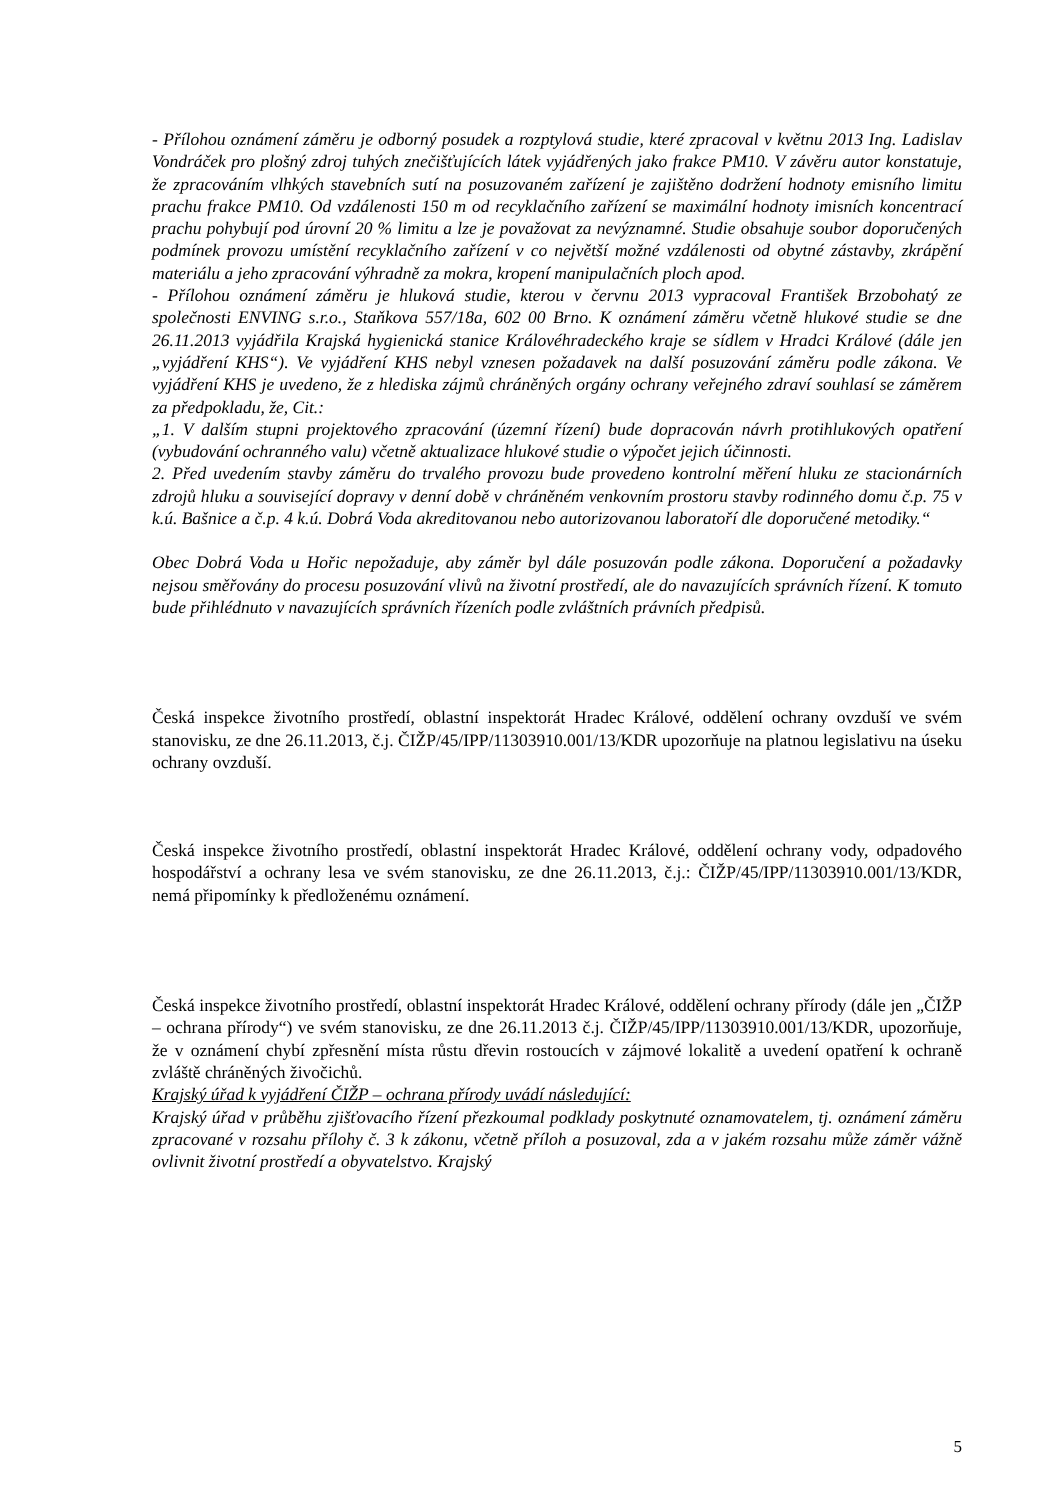- Přílohou oznámení záměru je odborný posudek a rozptylová studie, které zpracoval v květnu 2013 Ing. Ladislav Vondráček pro plošný zdroj tuhých znečišťujících látek vyjádřených jako frakce PM10. V závěru autor konstatuje, že zpracováním vlhkých stavebních sutí na posuzovaném zařízení je zajištěno dodržení hodnoty emisního limitu prachu frakce PM10. Od vzdálenosti 150 m od recyklačního zařízení se maximální hodnoty imisních koncentrací prachu pohybují pod úrovní 20 % limitu a lze je považovat za nevýznamné. Studie obsahuje soubor doporučených podmínek provozu umístění recyklačního zařízení v co největší možné vzdálenosti od obytné zástavby, zkrápění materiálu a jeho zpracování výhradně za mokra, kropení manipulačních ploch apod.
- Přílohou oznámení záměru je hluková studie, kterou v červnu 2013 vypracoval František Brzobohatý ze společnosti ENVING s.r.o., Staňkova 557/18a, 602 00 Brno. K oznámení záměru včetně hlukové studie se dne 26.11.2013 vyjádřila Krajská hygienická stanice Královéhradeckého kraje se sídlem v Hradci Králové (dále jen „vyjádření KHS“). Ve vyjádření KHS nebyl vznesen požadavek na další posuzování záměru podle zákona. Ve vyjádření KHS je uvedeno, že z hlediska zájmů chráněných orgány ochrany veřejného zdraví souhlasí se záměrem za předpokladu, že, Cit.:
„1. V dalším stupni projektového zpracování (územní řízení) bude dopracován návrh protihlukových opatření (vybudování ochranného valu) včetně aktualizace hlukové studie o výpočet jejich účinnosti.
2. Před uvedením stavby záměru do trvalého provozu bude provedeno kontrolní měření hluku ze stacionárních zdrojů hluku a související dopravy v denní době v chráněném venkovním prostoru stavby rodinného domu č.p. 75 v k.ú. Bašnice a č.p. 4 k.ú. Dobrá Voda akreditovanou nebo autorizovanou laboratoří dle doporučené metodiky.“
Obec Dobrá Voda u Hořic nepožaduje, aby záměr byl dále posuzován podle zákona. Doporučení a požadavky nejsou směřovány do procesu posuzování vlivů na životní prostředí, ale do navazujících správních řízení. K tomuto bude přihlédnuto v navazujících správních řízeních podle zvláštních právních předpisů.
Česká inspekce životního prostředí, oblastní inspektorát Hradec Králové, oddělení ochrany ovzduší ve svém stanovisku, ze dne 26.11.2013, č.j. ČIŽP/45/IPP/11303910.001/13/KDR upozorňuje na platnou legislativu na úseku ochrany ovzduší.
Česká inspekce životního prostředí, oblastní inspektorát Hradec Králové, oddělení ochrany vody, odpadového hospodářství a ochrany lesa ve svém stanovisku, ze dne 26.11.2013, č.j.: ČIŽP/45/IPP/11303910.001/13/KDR, nemá připomínky k předloženému oznámení.
Česká inspekce životního prostředí, oblastní inspektorát Hradec Králové, oddělení ochrany přírody (dále jen „ČIŽP – ochrana přírody“) ve svém stanovisku, ze dne 26.11.2013 č.j. ČIŽP/45/IPP/11303910.001/13/KDR, upozorňuje, že v oznámení chybí zpřesnění místa růstu dřevin rostoucích v zájmové lokalitě a uvedení opatření k ochraně zvláště chráněných živočichů.
Krajský úřad k vyjádření ČIŽP – ochrana přírody uvádí následující:
Krajský úřad v průběhu zjišťovacího řízení přezkoumal podklady poskytnuté oznamovatelem, tj. oznámení záměru zpracované v rozsahu přílohy č. 3 k zákonu, včetně příloh a posuzoval, zda a v jakém rozsahu může záměr vážně ovlivnit životní prostředí a obyvatelstvo. Krajský
5